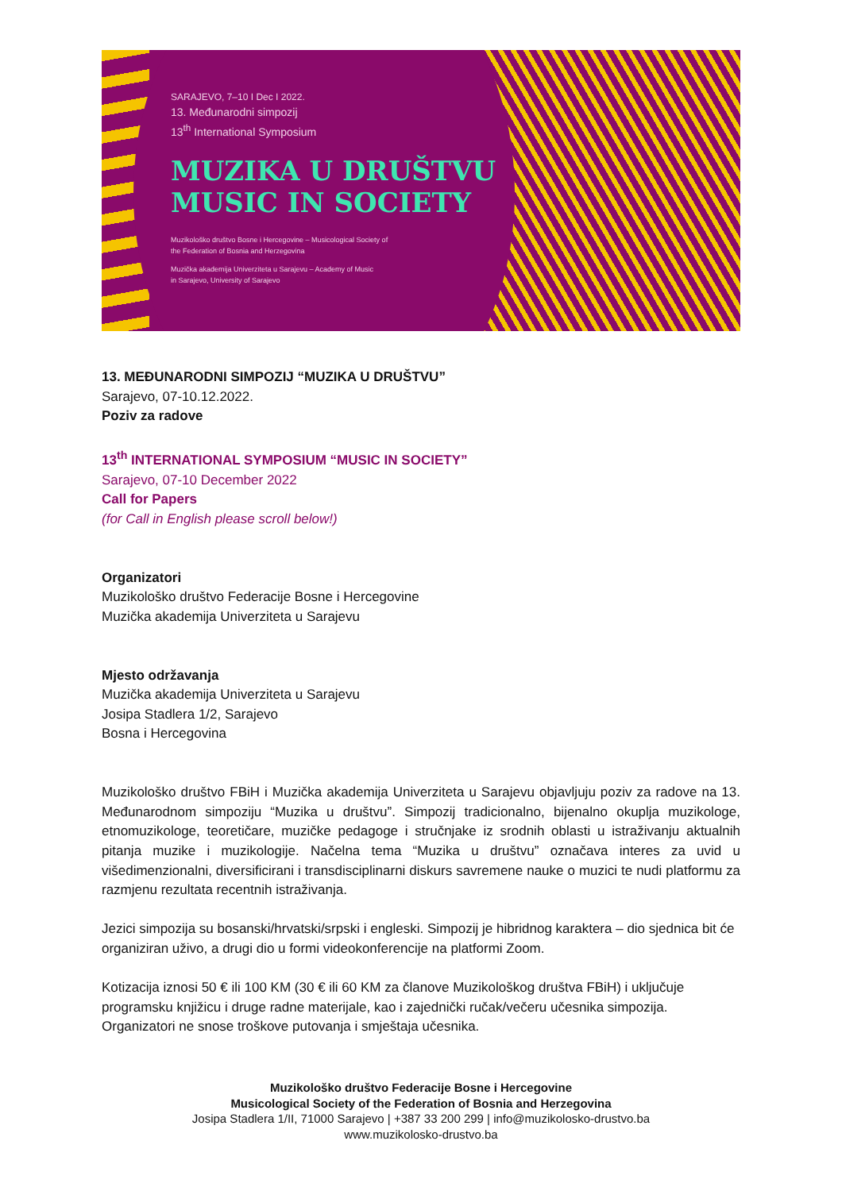SARAJEVO, 7–10 I Dec I 2022.
13. Međunarodni simpozij
13<sup>th</sup> International Symposium
MUZIKA U DRUŠTVU
MUSIC IN SOCIETY
Muzikološko društvo Bosne i Hercegovine – Musicological Society of
the Federation of Bosnia and Herzegovina
Muzička akademija Univerziteta u Sarajevu – Academy of Music
in Sarajevo, University of Sarajevo
13. MEĐUNARODNI SIMPOZIJ “MUZIKA U DRUŠTVU”
Sarajevo, 07-10.12.2022.
Poziv za radove
13<sup>th</sup> INTERNATIONAL SYMPOSIUM “MUSIC IN SOCIETY”
Sarajevo, 07-10 December 2022
Call for Papers
(for Call in English please scroll below!)
Organizatori
Muzikološko društvo Federacije Bosne i Hercegovine
Muzička akademija Univerziteta u Sarajevu
Mjesto održavanja
Muzička akademija Univerziteta u Sarajevu
Josipa Stadlera 1/2, Sarajevo
Bosna i Hercegovina
Muzikološko društvo FBiH i Muzička akademija Univerziteta u Sarajevu objavljuju poziv za radove na 13. Međunarodnom simpoziju “Muzika u društvu”. Simpozij tradicionalno, bijenalno okuplja muzikologe, etnomuzikologe, teoretičare, muzičke pedagoge i stručnjake iz srodnih oblasti u istraživanju aktualnih pitanja muzike i muzikologije. Načelna tema “Muzika u društvu” označava interes za uvid u višedimenzionalni, diversificirani i transdisciplinarni diskurs savremene nauke o muzici te nudi platformu za razmjenu rezultata recentnih istraživanja.
Jezici simpozija su bosanski/hrvatski/srpski i engleski. Simpozij je hibridnog karaktera – dio sjednica bit će organiziran uživo, a drugi dio u formi videokonferencije na platformi Zoom.
Kotizacija iznosi 50 € ili 100 KM (30 € ili 60 KM za članove Muzikološkog društva FBiH) i uključuje programsku knjižicu i druge radne materijale, kao i zajednički ručak/večeru učesnika simpozija. Organizatori ne snose troškove putovanja i smještaja učesnika.
Muzikološko društvo Federacije Bosne i Hercegovine
Musicological Society of the Federation of Bosnia and Herzegovina
Josipa Stadlera 1/II, 71000 Sarajevo | +387 33 200 299 | info@muzikolosko-drustvo.ba
www.muzikolosko-drustvo.ba